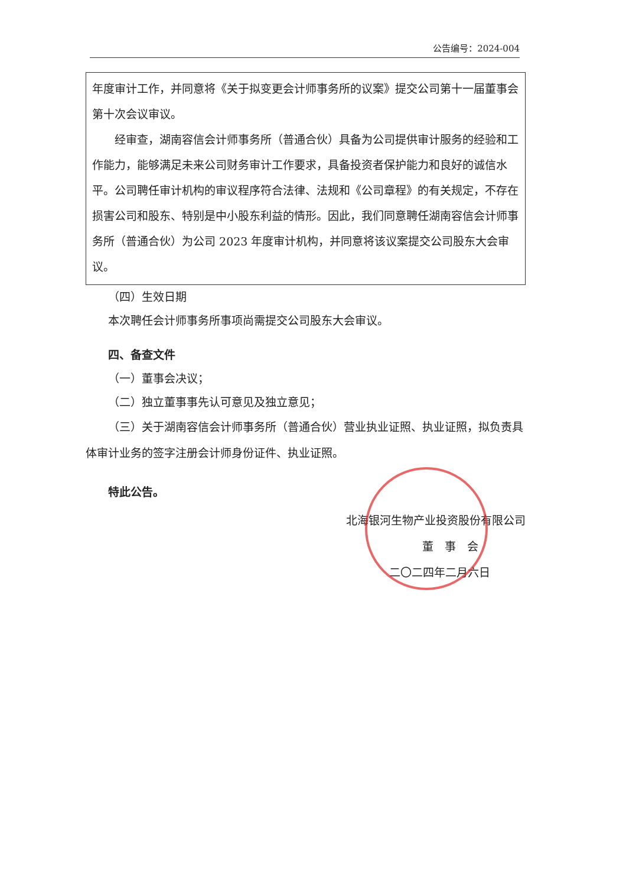公告编号：2024-004
年度审计工作，并同意将《关于拟变更会计师事务所的议案》提交公司第十一届董事会第十次会议审议。
经审查，湖南容信会计师事务所（普通合伙）具备为公司提供审计服务的经验和工作能力，能够满足未来公司财务审计工作要求，具备投资者保护能力和良好的诚信水平。公司聘任审计机构的审议程序符合法律、法规和《公司章程》的有关规定，不存在损害公司和股东、特别是中小股东利益的情形。因此，我们同意聘任湖南容信会计师事务所（普通合伙）为公司 2023 年度审计机构，并同意将该议案提交公司股东大会审议。
（四）生效日期
本次聘任会计师事务所事项尚需提交公司股东大会审议。
四、备查文件
（一）董事会决议；
（二）独立董事事先认可意见及独立意见；
（三）关于湖南容信会计师事务所（普通合伙）营业执业证照、执业证照，拟负责具体审计业务的签字注册会计师身份证件、执业证照。
特此公告。
北海银河生物产业投资股份有限公司
董　事　会
二〇二四年二月六日